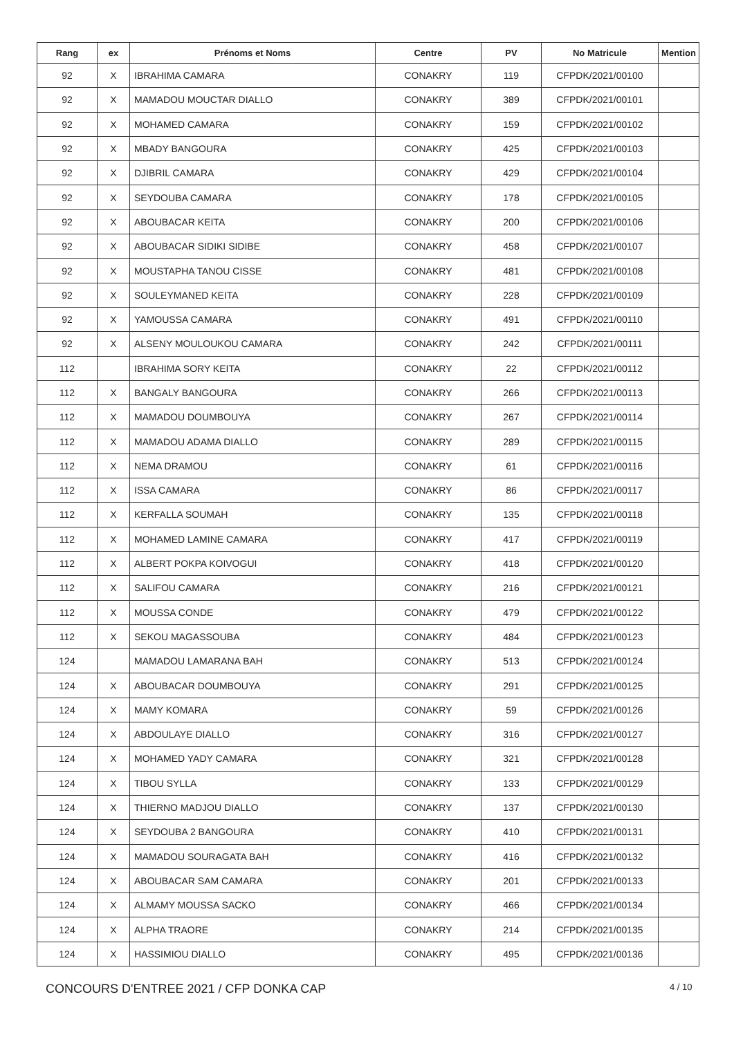| Rang | ex | Prénoms et Noms | Centre | PV | No Matricule | Mention |
| --- | --- | --- | --- | --- | --- | --- |
| 92 | X | IBRAHIMA CAMARA | CONAKRY | 119 | CFPDK/2021/00100 | |
| 92 | X | MAMADOU MOUCTAR DIALLO | CONAKRY | 389 | CFPDK/2021/00101 | |
| 92 | X | MOHAMED CAMARA | CONAKRY | 159 | CFPDK/2021/00102 | |
| 92 | X | MBADY BANGOURA | CONAKRY | 425 | CFPDK/2021/00103 | |
| 92 | X | DJIBRIL CAMARA | CONAKRY | 429 | CFPDK/2021/00104 | |
| 92 | X | SEYDOUBA CAMARA | CONAKRY | 178 | CFPDK/2021/00105 | |
| 92 | X | ABOUBACAR KEITA | CONAKRY | 200 | CFPDK/2021/00106 | |
| 92 | X | ABOUBACAR SIDIKI SIDIBE | CONAKRY | 458 | CFPDK/2021/00107 | |
| 92 | X | MOUSTAPHA TANOU CISSE | CONAKRY | 481 | CFPDK/2021/00108 | |
| 92 | X | SOULEYMANED KEITA | CONAKRY | 228 | CFPDK/2021/00109 | |
| 92 | X | YAMOUSSA CAMARA | CONAKRY | 491 | CFPDK/2021/00110 | |
| 92 | X | ALSENY MOULOUKOU CAMARA | CONAKRY | 242 | CFPDK/2021/00111 | |
| 112 | | IBRAHIMA SORY KEITA | CONAKRY | 22 | CFPDK/2021/00112 | |
| 112 | X | BANGALY BANGOURA | CONAKRY | 266 | CFPDK/2021/00113 | |
| 112 | X | MAMADOU DOUMBOUYA | CONAKRY | 267 | CFPDK/2021/00114 | |
| 112 | X | MAMADOU ADAMA DIALLO | CONAKRY | 289 | CFPDK/2021/00115 | |
| 112 | X | NEMA DRAMOU | CONAKRY | 61 | CFPDK/2021/00116 | |
| 112 | X | ISSA CAMARA | CONAKRY | 86 | CFPDK/2021/00117 | |
| 112 | X | KERFALLA SOUMAH | CONAKRY | 135 | CFPDK/2021/00118 | |
| 112 | X | MOHAMED LAMINE CAMARA | CONAKRY | 417 | CFPDK/2021/00119 | |
| 112 | X | ALBERT POKPA KOIVOGUI | CONAKRY | 418 | CFPDK/2021/00120 | |
| 112 | X | SALIFOU CAMARA | CONAKRY | 216 | CFPDK/2021/00121 | |
| 112 | X | MOUSSA CONDE | CONAKRY | 479 | CFPDK/2021/00122 | |
| 112 | X | SEKOU MAGASSOUBA | CONAKRY | 484 | CFPDK/2021/00123 | |
| 124 | | MAMADOU LAMARANA BAH | CONAKRY | 513 | CFPDK/2021/00124 | |
| 124 | X | ABOUBACAR DOUMBOUYA | CONAKRY | 291 | CFPDK/2021/00125 | |
| 124 | X | MAMY KOMARA | CONAKRY | 59 | CFPDK/2021/00126 | |
| 124 | X | ABDOULAYE DIALLO | CONAKRY | 316 | CFPDK/2021/00127 | |
| 124 | X | MOHAMED YADY CAMARA | CONAKRY | 321 | CFPDK/2021/00128 | |
| 124 | X | TIBOU SYLLA | CONAKRY | 133 | CFPDK/2021/00129 | |
| 124 | X | THIERNO MADJOU DIALLO | CONAKRY | 137 | CFPDK/2021/00130 | |
| 124 | X | SEYDOUBA 2 BANGOURA | CONAKRY | 410 | CFPDK/2021/00131 | |
| 124 | X | MAMADOU SOURAGATA BAH | CONAKRY | 416 | CFPDK/2021/00132 | |
| 124 | X | ABOUBACAR SAM CAMARA | CONAKRY | 201 | CFPDK/2021/00133 | |
| 124 | X | ALMAMY MOUSSA SACKO | CONAKRY | 466 | CFPDK/2021/00134 | |
| 124 | X | ALPHA TRAORE | CONAKRY | 214 | CFPDK/2021/00135 | |
| 124 | X | HASSIMIOU DIALLO | CONAKRY | 495 | CFPDK/2021/00136 | |
CONCOURS D'ENTREE 2021 / CFP DONKA CAP
4 / 10